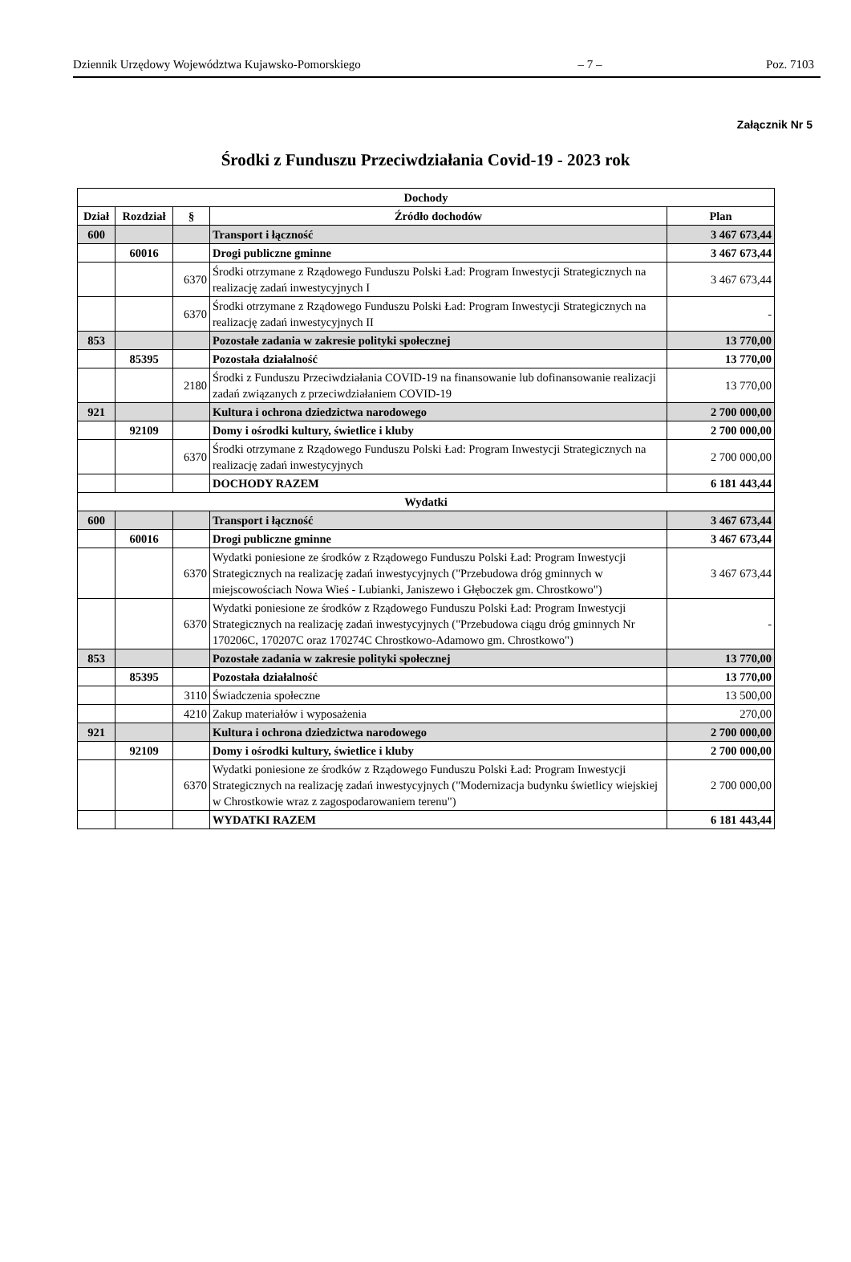Dziennik Urzędowy Województwa Kujawsko-Pomorskiego – 7 – Poz. 7103
Załącznik Nr 5
Środki z Funduszu Przeciwdziałania Covid-19 - 2023 rok
| Dochody | | | | |
| --- | --- | --- | --- | --- |
| Dział | Rozdział | § | Źródło dochodów | Plan |
| 600 | | | Transport i łączność | 3 467 673,44 |
| | 60016 | | Drogi publiczne gminne | 3 467 673,44 |
| | | 6370 | Środki otrzymane z Rządowego Funduszu Polski Ład: Program Inwestycji Strategicznych na realizację zadań inwestycyjnych I | 3 467 673,44 |
| | | 6370 | Środki otrzymane z Rządowego Funduszu Polski Ład: Program Inwestycji Strategicznych na realizację zadań inwestycyjnych II | - |
| 853 | | | Pozostałe zadania w zakresie polityki społecznej | 13 770,00 |
| | 85395 | | Pozostała działalność | 13 770,00 |
| | | 2180 | Środki z Funduszu Przeciwdziałania COVID-19 na finansowanie lub dofinansowanie realizacji zadań związanych z przeciwdziałaniem COVID-19 | 13 770,00 |
| 921 | | | Kultura i ochrona dziedzictwa narodowego | 2 700 000,00 |
| | 92109 | | Domy i ośrodki kultury, świetlice i kluby | 2 700 000,00 |
| | | 6370 | Środki otrzymane z Rządowego Funduszu Polski Ład: Program Inwestycji Strategicznych na realizację zadań inwestycyjnych | 2 700 000,00 |
| | | | DOCHODY RAZEM | 6 181 443,44 |
| Wydatki | | | | |
| 600 | | | Transport i łączność | 3 467 673,44 |
| | 60016 | | Drogi publiczne gminne | 3 467 673,44 |
| | | 6370 | Wydatki poniesione ze środków z Rządowego Funduszu Polski Ład: Program Inwestycji Strategicznych na realizację zadań inwestycyjnych ("Przebudowa dróg gminnych w miejscowościach Nowa Wieś - Lubianki, Janiszewo i Głęboczek gm. Chrostkowo") | 3 467 673,44 |
| | | 6370 | Wydatki poniesione ze środków z Rządowego Funduszu Polski Ład: Program Inwestycji Strategicznych na realizację zadań inwestycyjnych ("Przebudowa ciągu dróg gminnych Nr 170206C, 170207C oraz 170274C Chrostkowo-Adamowo gm. Chrostkowo") | - |
| 853 | | | Pozostałe zadania w zakresie polityki społecznej | 13 770,00 |
| | 85395 | | Pozostała działalność | 13 770,00 |
| | | 3110 | Świadczenia społeczne | 13 500,00 |
| | | 4210 | Zakup materiałów i wyposażenia | 270,00 |
| 921 | | | Kultura i ochrona dziedzictwa narodowego | 2 700 000,00 |
| | 92109 | | Domy i ośrodki kultury, świetlice i kluby | 2 700 000,00 |
| | | 6370 | Wydatki poniesione ze środków z Rządowego Funduszu Polski Ład: Program Inwestycji Strategicznych na realizację zadań inwestycyjnych ("Modernizacja budynku świetlicy wiejskiej w Chrostkowie wraz z zagospodarowaniem terenu") | 2 700 000,00 |
| | | | WYDATKI RAZEM | 6 181 443,44 |